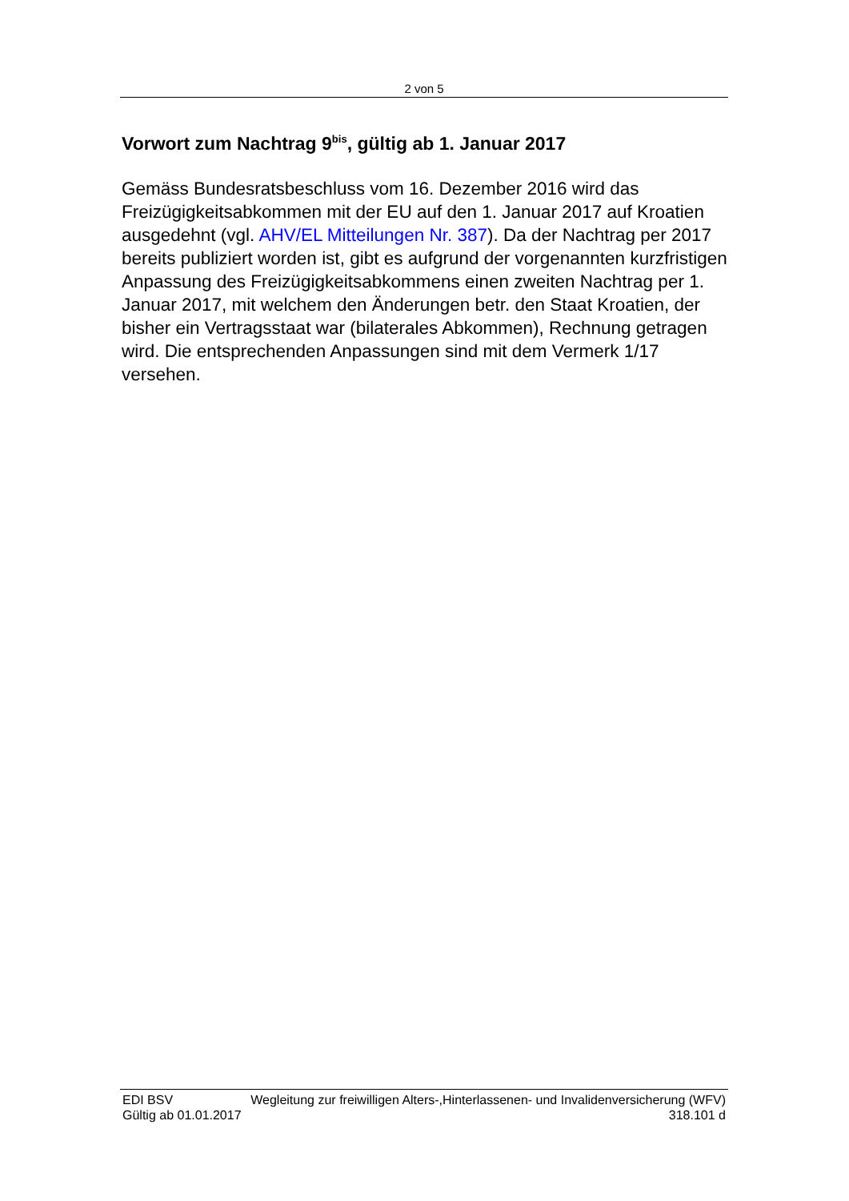2 von 5
Vorwort zum Nachtrag 9<sup>bis</sup>, gültig ab 1. Januar 2017
Gemäss Bundesratsbeschluss vom 16. Dezember 2016 wird das Freizügigkeitsabkommen mit der EU auf den 1. Januar 2017 auf Kroatien ausgedehnt (vgl. AHV/EL Mitteilungen Nr. 387). Da der Nachtrag per 2017 bereits publiziert worden ist, gibt es aufgrund der vorgenannten kurzfristigen Anpassung des Freizügigkeitsabkom­mens einen zweiten Nachtrag per 1. Januar 2017, mit welchem den Änderungen betr. den Staat Kroatien, der bisher ein Vertragsstaat war (bilaterales Abkommen), Rechnung getragen wird. Die entspre­chenden Anpassungen sind mit dem Vermerk 1/17 versehen.
EDI BSV Wegleitung zur freiwilligen Alters-,Hinterlassenen- und Invalidenversicherung (WFV)
Gültig ab 01.01.2017 318.101 d